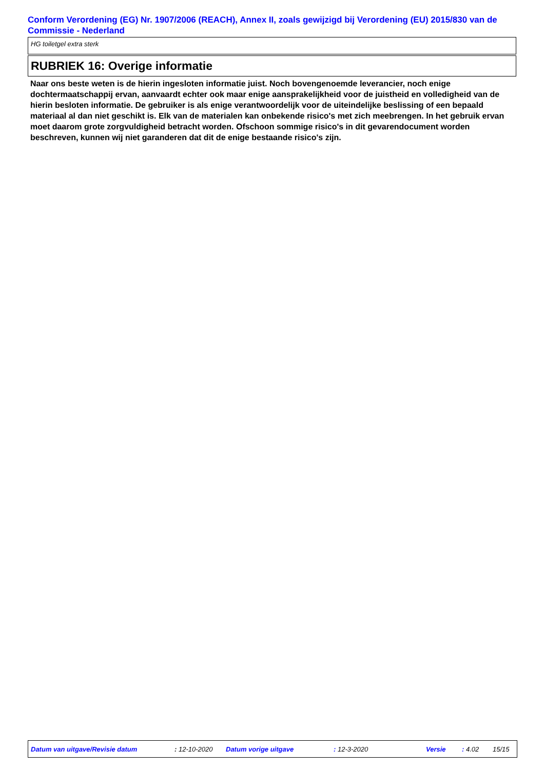Conform Verordening (EG) Nr. 1907/2006 (REACH), Annex II, zoals gewijzigd bij Verordening (EU) 2015/830 van de Commissie - Nederland
HG toiletgel extra sterk
RUBRIEK 16: Overige informatie
Naar ons beste weten is de hierin ingesloten informatie juist. Noch bovengenoemde leverancier, noch enige dochtermaatschappij ervan, aanvaardt echter ook maar enige aansprakelijkheid voor de juistheid en volledigheid van de hierin besloten informatie. De gebruiker is als enige verantwoordelijk voor de uiteindelijke beslissing of een bepaald materiaal al dan niet geschikt is. Elk van de materialen kan onbekende risico's met zich meebrengen. In het gebruik ervan moet daarom grote zorgvuldigheid betracht worden. Ofschoon sommige risico's in dit gevarendocument worden beschreven, kunnen wij niet garanderen dat dit de enige bestaande risico's zijn.
Datum van uitgave/Revisie datum : 12-10-2020 Datum vorige uitgave : 12-3-2020 Versie : 4.02 15/15